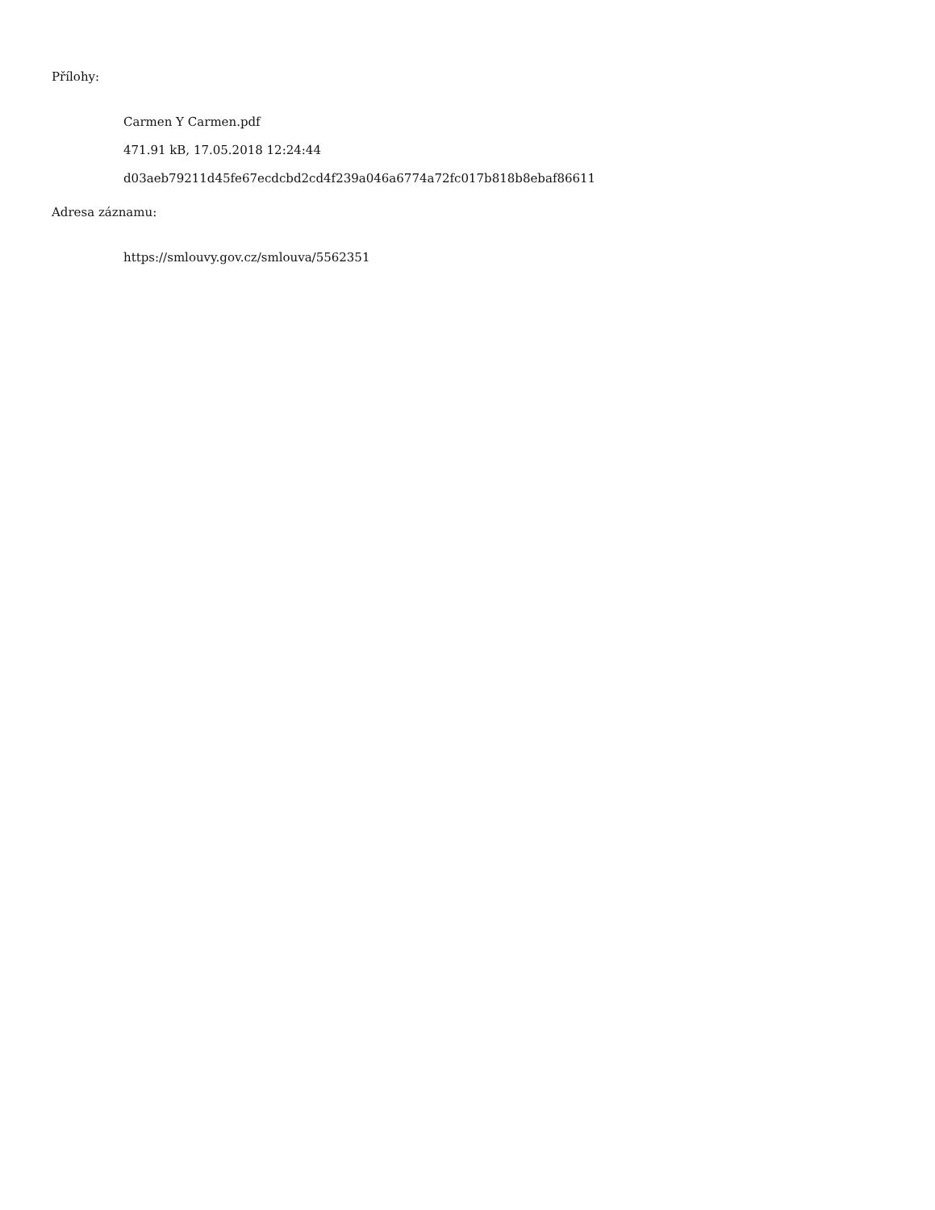Přílohy:
Carmen Y Carmen.pdf
471.91 kB, 17.05.2018 12:24:44
d03aeb79211d45fe67ecdcbd2cd4f239a046a6774a72fc017b818b8ebaf86611
Adresa záznamu:
https://smlouvy.gov.cz/smlouva/5562351